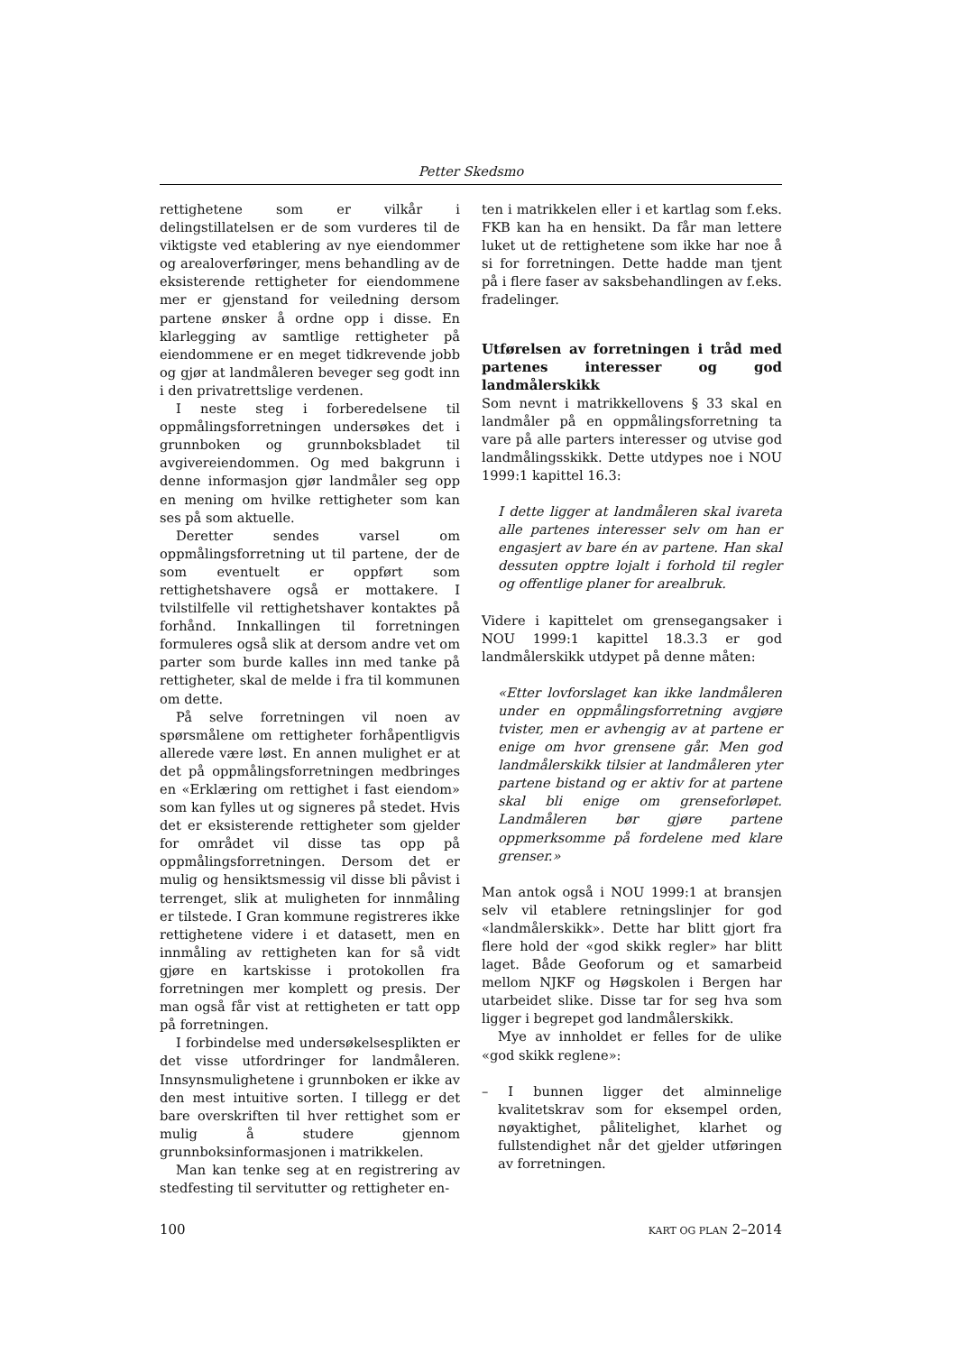Petter Skedsmo
rettighetene som er vilkår i delingstillatelsen er de som vurderes til de viktigste ved etablering av nye eiendommer og arealoverføringer, mens behandling av de eksisterende rettigheter for eiendommene mer er gjenstand for veiledning dersom partene ønsker å ordne opp i disse. En klarlegging av samtlige rettigheter på eiendommene er en meget tidkrevende jobb og gjør at landmåleren beveger seg godt inn i den privatrettslige verdenen.
I neste steg i forberedelsene til oppmålingsforretningen undersøkes det i grunnboken og grunnboksbladet til avgivereiendommen. Og med bakgrunn i denne informasjon gjør landmåler seg opp en mening om hvilke rettigheter som kan ses på som aktuelle.
Deretter sendes varsel om oppmålingsforretning ut til partene, der de som eventuelt er oppført som rettighetshavere også er mottakere. I tvilstilfelle vil rettighetshaver kontaktes på forhånd. Innkallingen til forretningen formuleres også slik at dersom andre vet om parter som burde kalles inn med tanke på rettigheter, skal de melde i fra til kommunen om dette.
På selve forretningen vil noen av spørsmålene om rettigheter forhåpentligvis allerede være løst. En annen mulighet er at det på oppmålingsforretningen medbringes en «Erklæring om rettighet i fast eiendom» som kan fylles ut og signeres på stedet. Hvis det er eksisterende rettigheter som gjelder for området vil disse tas opp på oppmålingsforretningen. Dersom det er mulig og hensiktsmessig vil disse bli påvist i terrenget, slik at muligheten for innmåling er tilstede. I Gran kommune registreres ikke rettighetene videre i et datasett, men en innmåling av rettigheten kan for så vidt gjøre en kartskisse i protokollen fra forretningen mer komplett og presis. Der man også får vist at rettigheten er tatt opp på forretningen.
I forbindelse med undersøkelsesplikten er det visse utfordringer for landmåleren. Innsynsmulighetene i grunnboken er ikke av den mest intuitive sorten. I tillegg er det bare overskriften til hver rettighet som er mulig å studere gjennom grunnboksinformasjonen i matrikkelen.
Man kan tenke seg at en registrering av stedfesting til servitutter og rettigheter en-
ten i matrikkelen eller i et kartlag som f.eks. FKB kan ha en hensikt. Da får man lettere luket ut de rettighetene som ikke har noe å si for forretningen. Dette hadde man tjent på i flere faser av saksbehandlingen av f.eks. fradelinger.
Utførelsen av forretningen i tråd med partenes interesser og god landmålerskikk
Som nevnt i matrikkellovens § 33 skal en landmåler på en oppmålingsforretning ta vare på alle parters interesser og utvise god landmålingsskikk. Dette utdypes noe i NOU 1999:1 kapittel 16.3:
I dette ligger at landmåleren skal ivareta alle partenes interesser selv om han er engasjert av bare én av partene. Han skal dessuten opptre lojalt i forhold til regler og offentlige planer for arealbruk.
Videre i kapittelet om grensegangsaker i NOU 1999:1 kapittel 18.3.3 er god landmålerskikk utdypet på denne måten:
«Etter lovforslaget kan ikke landmåleren under en oppmålingsforretning avgjøre tvister, men er avhengig av at partene er enige om hvor grensene går. Men god landmålerskikk tilsier at landmåleren yter partene bistand og er aktiv for at partene skal bli enige om grenseforløpet. Landmåleren bør gjøre partene oppmerksomme på fordelene med klare grenser.»
Man antok også i NOU 1999:1 at bransjen selv vil etablere retningslinjer for god «landmålerskikk». Dette har blitt gjort fra flere hold der «god skikk regler» har blitt laget. Både Geoforum og et samarbeid mellom NJKF og Høgskolen i Bergen har utarbeidet slike. Disse tar for seg hva som ligger i begrepet god landmålerskikk.
Mye av innholdet er felles for de ulike «god skikk reglene»:
– I bunnen ligger det alminnelige kvalitetskrav som for eksempel orden, nøyaktighet, pålitelighet, klarhet og fullstendighet når det gjelder utføringen av forretningen.
100 KART OG PLAN 2–2014